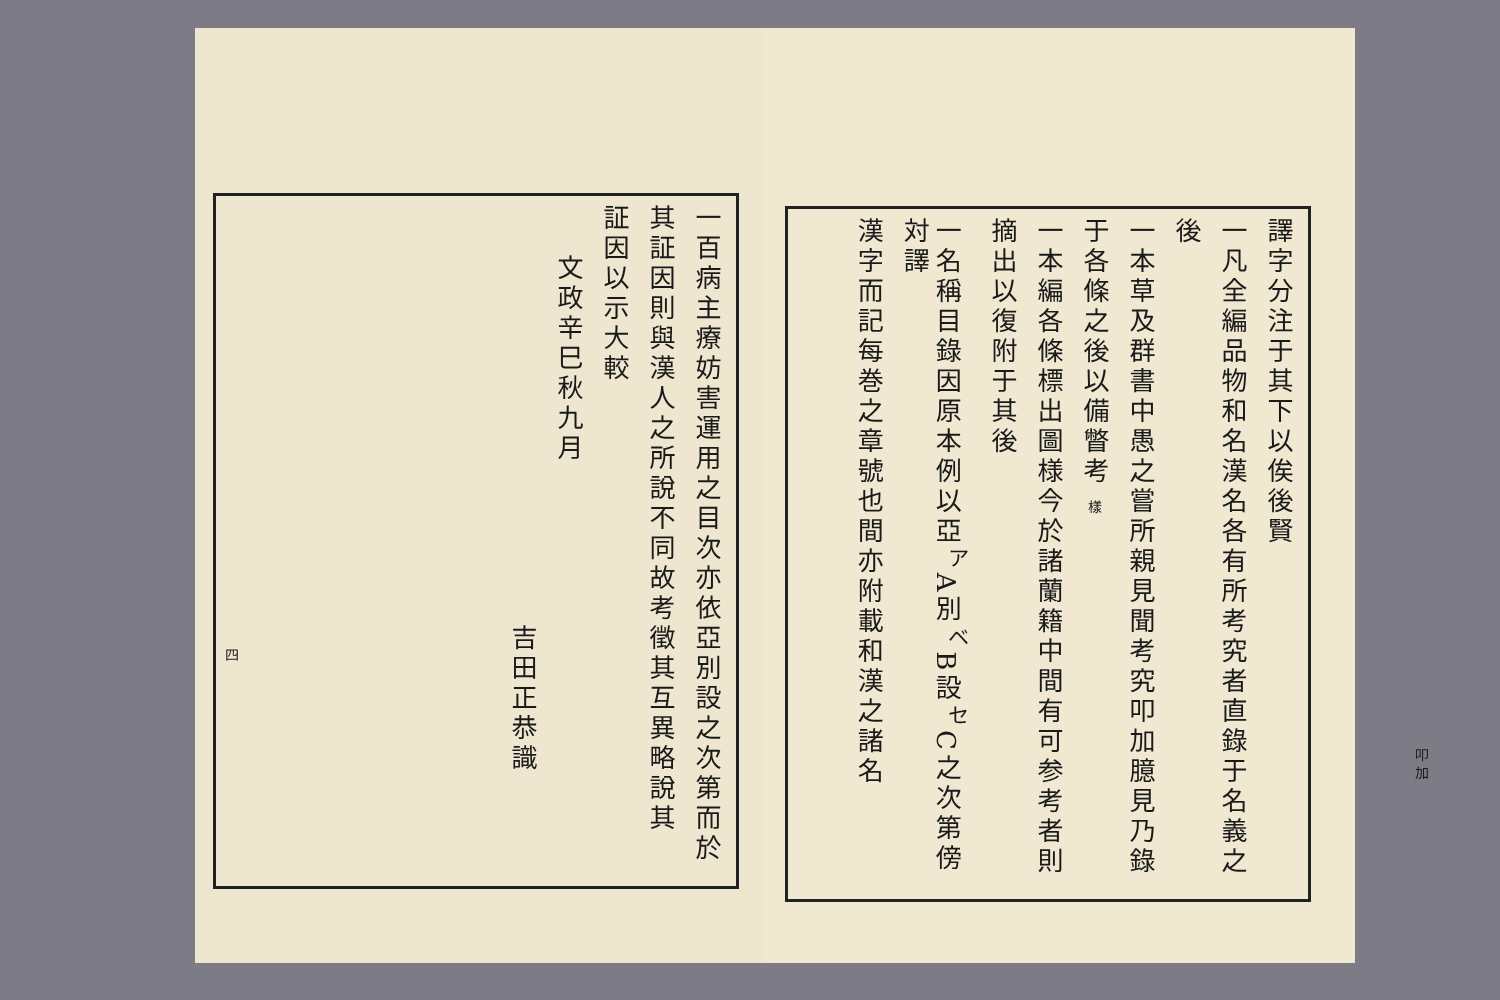一百病主療妨害運用之目次亦依亞別設之次第而於
其証因則與漢人之所說不同故考徵其互異略說其
証因以示大較
文政辛巳秋九月
吉田正恭識
四
譯字分注于其下以俟後賢
一凡全編品物和名漢名各有所考究者直錄于名義之
後
一本草及群書中愚之嘗所親見聞考究叩加臆見乃錄
于各條之後以備瞥考 樣
一本編各條標出圖様今於諸蘭籍中間有可参考者則
摘出以復附于其後
一名稱目錄因原本例以亞<sup>ア</sup>A別<sup>ベ</sup>B設<sup>セ</sup>C之次第傍対譯
漢字而記每巻之章號也間亦附載和漢之諸名
叩加